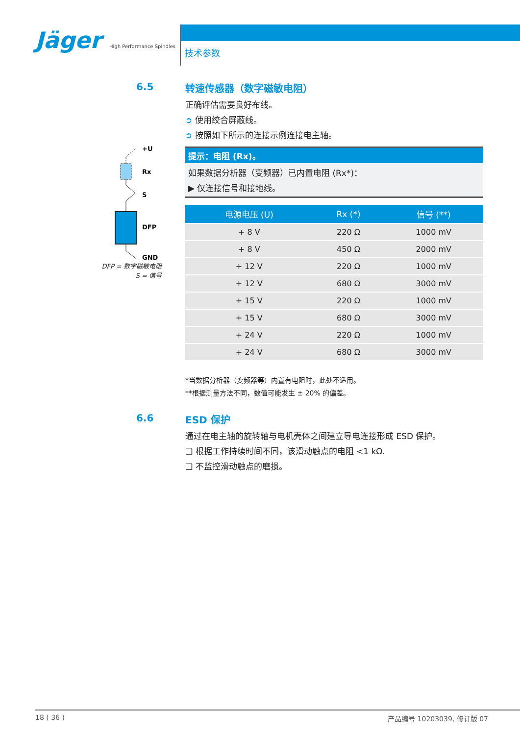Jäger High Performance Spindles
技术参数
+U
Rx
S
DFP
GND
DFP = 数字磁敏电阻
S = 信号
6.5
转速传感器（数字磁敏电阻）
正确评估需要良好布线。
➲ 使用绞合屏蔽线。
➲ 按照如下所示的连接示例连接电主轴。
提示：电阻 (Rx)。
如果数据分析器（变频器）已内置电阻 (Rx*)：
▶ 仅连接信号和接地线。
| 电源电压 (U) | Rx (*) | 信号 (**) |
| --- | --- | --- |
| + 8 V | 220 Ω | 1000 mV |
| + 8 V | 450 Ω | 2000 mV |
| + 12 V | 220 Ω | 1000 mV |
| + 12 V | 680 Ω | 3000 mV |
| + 15 V | 220 Ω | 1000 mV |
| + 15 V | 680 Ω | 3000 mV |
| + 24 V | 220 Ω | 1000 mV |
| + 24 V | 680 Ω | 3000 mV |
*当数据分析器（变频器等）内置有电阻时，此处不适用。
**根据测量方法不同，数值可能发生 ± 20% 的偏差。
6.6
ESD 保护
通过在电主轴的旋转轴与电机壳体之间建立导电连接形成 ESD 保护。
❑ 根据工作持续时间不同，该滑动触点的电阻 <1 kΩ.
❑ 不监控滑动触点的磨损。
18 ( 36 ) 产品编号 10203039, 修订版 07